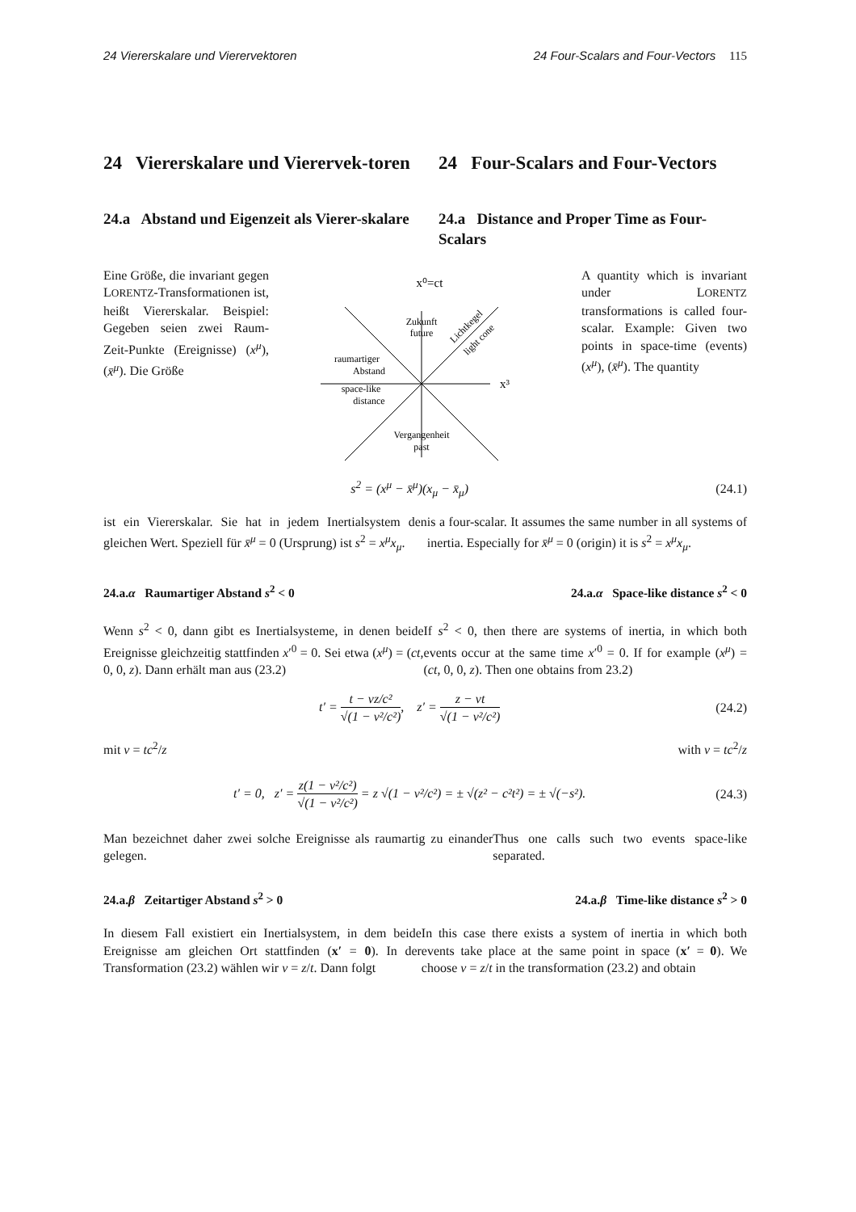24 Viererskalare und Vierervektoren 24 Four-Scalars and Four-Vectors 115
24 Viererskalare und Vierervek-toren 24 Four-Scalars and Four-Vectors
24.a Abstand und Eigenzeit als Vierer-skalare
24.a Distance and Proper Time as Four-Scalars
Eine Größe, die invariant gegen LORENTZ-Transformationen ist, heißt Viererskalar. Beispiel: Gegeben seien zwei Raum-Zeit-Punkte (Ereignisse) (x<sup>μ</sup>), (x̄<sup>μ</sup>). Die Größe
x⁰=ct
Zukunft
future
raumartiger
Abstand
space-like
distance
Vergangenheit
past
x³
Lichtkegel
light cone
A quantity which is invariant under LORENTZ transformations is called four-scalar. Example: Given two points in space-time (events) (x<sup>μ</sup>), (x̄<sup>μ</sup>). The quantity
s<sup>2</sup> = (x<sup>μ</sup> − x̄<sup>μ</sup>)(x<sub>μ</sub> − x̄<sub>μ</sub>) (24.1)
ist ein Viererskalar. Sie hat in jedem Inertialsystem den gleichen Wert. Speziell für x̄<sup>μ</sup> = 0 (Ursprung) ist s<sup>2</sup> = x<sup>μ</sup>x<sub>μ</sub>.
is a four-scalar. It assumes the same number in all systems of inertia. Especially for x̄<sup>μ</sup> = 0 (origin) it is s<sup>2</sup> = x<sup>μ</sup>x<sub>μ</sub>.
24.a.α Raumartiger Abstand s<sup>2</sup> < 0
24.a.α Space-like distance s<sup>2</sup> < 0
Wenn s<sup>2</sup> < 0, dann gibt es Inertialsysteme, in denen beide Ereignisse gleichzeitig stattfinden x′<sup>0</sup> = 0. Sei etwa (x<sup>μ</sup>) = (ct, 0, 0, z). Dann erhält man aus (23.2)
If s<sup>2</sup> < 0, then there are systems of inertia, in which both events occur at the same time x′<sup>0</sup> = 0. If for example (x<sup>μ</sup>) = (ct, 0, 0, z). Then one obtains from 23.2)
t′ = t − vz/c² √(1 − v²/c²), z′ = z − vt √(1 − v²/c²) (24.2)
mit v = tc<sup>2</sup>/z with v = tc<sup>2</sup>/z
t′ = 0, z′ = z(1 − v²/c²) √(1 − v²/c²) = z √(1 − v²/c²) = ± √(z² − c²t²) = ± √(−s²). (24.3)
Man bezeichnet daher zwei solche Ereignisse als raumartig zu einander gelegen.
Thus one calls such two events space-like separated.
24.a.β Zeitartiger Abstand s<sup>2</sup> > 0
24.a.β Time-like distance s<sup>2</sup> > 0
In diesem Fall existiert ein Inertialsystem, in dem beide Ereignisse am gleichen Ort stattfinden (x′ = 0). In der Transformation (23.2) wählen wir v = z/t. Dann folgt
In this case there exists a system of inertia in which both events take place at the same point in space (x′ = 0). We choose v = z/t in the transformation (23.2) and obtain